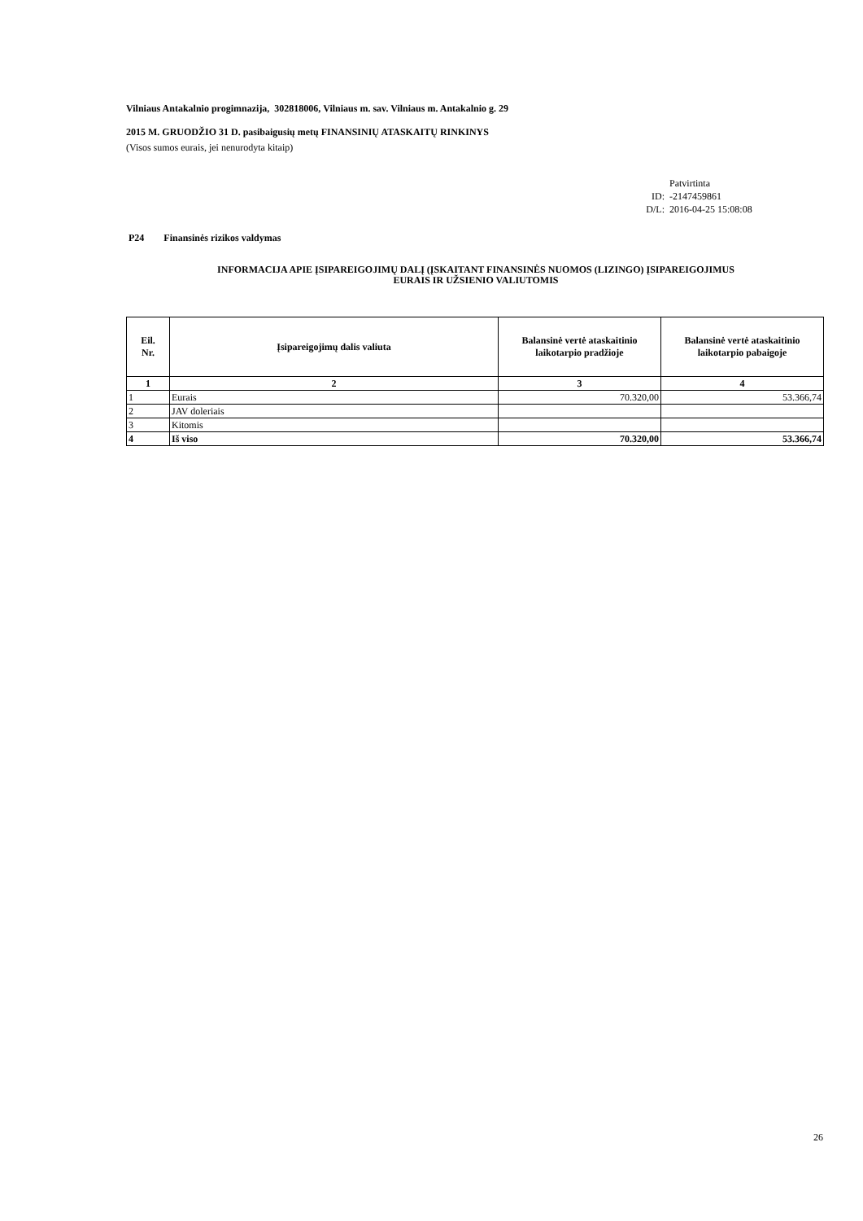Vilniaus Antakalnio progimnazija, 302818006, Vilniaus m. sav. Vilniaus m. Antakalnio g. 29
2015 M. GRUODŽIO 31 D. pasibaigusių metų FINANSINIŲ ATASKAITŲ RINKINYS
(Visos sumos eurais, jei nenurodyta kitaip)
Patvirtinta
ID: -2147459861
D/L: 2016-04-25 15:08:08
P24 Finansinės rizikos valdymas
INFORMACIJA APIE ĮSIPAREIGOJIMŲ DALĮ (ĮSKAITANT FINANSINĖS NUOMOS (LIZINGO) ĮSIPAREIGOJIMUS
EURAIS IR UŽSIENIO VALIUTOMIS
| Eil. Nr. | Įsipareigojimų dalis valiuta | Balansinė vertė ataskaitinio laikotarpio pradžioje | Balansinė vertė ataskaitinio laikotarpio pabaigoje |
| --- | --- | --- | --- |
| 1 | 2 | 3 | 4 |
| 1 | Eurais | 70.320,00 | 53.366,74 |
| 2 | JAV doleriais | | |
| 3 | Kitomis | | |
| 4 | Iš viso | 70.320,00 | 53.366,74 |
26